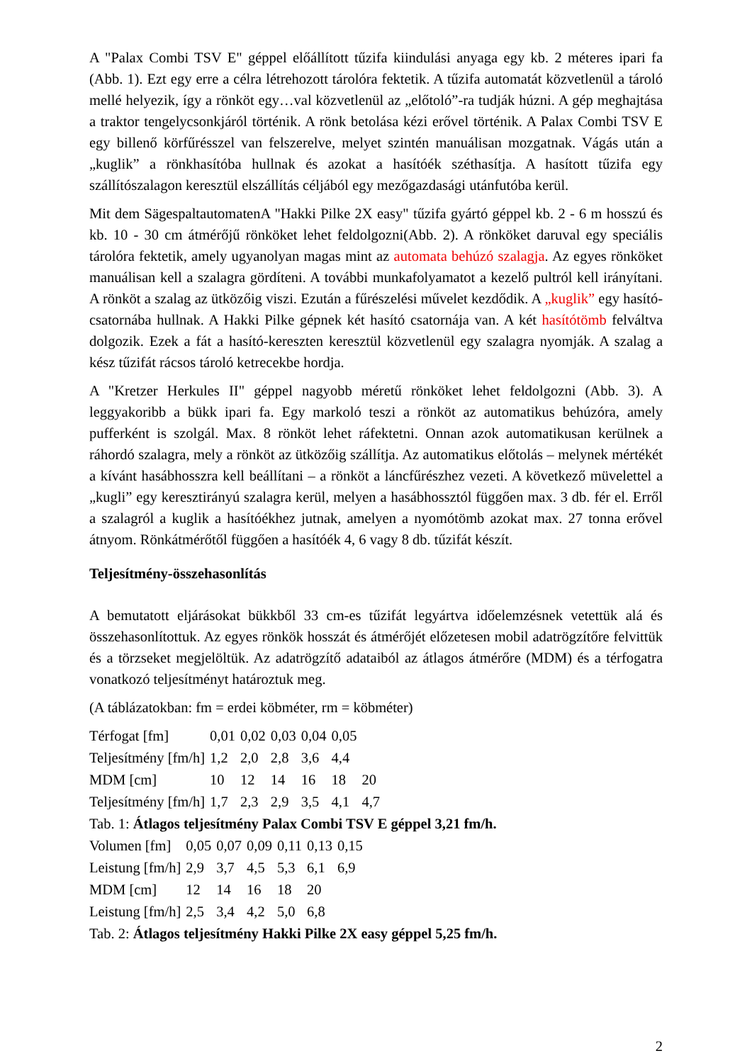A "Palax Combi TSV E" géppel előállított tűzifa kiindulási anyaga egy kb. 2 méteres ipari fa (Abb. 1). Ezt egy erre a célra létrehozott tárolóra fektetik. A tűzifa automatát közvetlenül a tároló mellé helyezik, így a rönköt egy…val közvetlenül az „előtoló”-ra tudják húzni. A gép meghajtása a traktor tengelycsonkjáról történik. A rönk betolása kézi erővel történik. A Palax Combi TSV E egy billenő körfűrésszel van felszerelve, melyet szintén manuálisan mozgatnak. Vágás után a „kuglik” a rönkhasítóba hullnak és azokat a hasítóék széthasítja. A hasított tűzifa egy szállítószalagon keresztül elszállítás céljából egy mezőgazdasági utánfutóba kerül.
Mit dem SägespaltautomatenA "Hakki Pilke 2X easy" tűzifa gyártó géppel kb. 2 - 6 m hosszú és kb. 10 - 30 cm átmérőjű rönköket lehet feldolgozni(Abb. 2). A rönköket daruval egy speciális tárolóra fektetik, amely ugyanolyan magas mint az automata behúzó szalagja. Az egyes rönköket manuálisan kell a szalagra gördíteni. A további munkafolyamatot a kezelő pultról kell irányítani. A rönköt a szalag az ütközőig viszi. Ezután a fűrészelési művelet kezdődik. A „kuglik” egy hasító-csatornába hullnak. A Hakki Pilke gépnek két hasító csatornája van. A két hasítótömb felváltva dolgozik. Ezek a fát a hasító-kereszten keresztül közvetlenül egy szalagra nyomják. A szalag a kész tűzifát rácsos tároló ketrecekbe hordja.
A "Kretzer Herkules II" géppel nagyobb méretű rönköket lehet feldolgozni (Abb. 3). A leggyakoribb a bükk ipari fa. Egy markoló teszi a rönköt az automatikus behúzóra, amely pufferként is szolgál. Max. 8 rönköt lehet ráfektetni. Onnan azok automatikusan kerülnek a ráhordó szalagra, mely a rönköt az ütközőig szállítja. Az automatikus előtolás – melynek mértékét a kívánt hasábhosszra kell beállítani – a rönköt a láncfűrészhez vezeti. A következő müvelettel a „kugli” egy keresztirányú szalagra kerül, melyen a hasábhossztól függően max. 3 db. fér el. Erről a szalagról a kuglik a hasítóékhez jutnak, amelyen a nyomótömb azokat max. 27 tonna erővel átnyom. Rönkátmérőtől függően a hasítóék 4, 6 vagy 8 db. tűzifát készít.
Teljesítmény-összehasonlítás
A bemutatott eljárásokat bükkből 33 cm-es tűzifát legyártva időelemzésnek vetettük alá és összehasonlítottuk. Az egyes rönkök hosszát és átmérőjét előzetesen mobil adatrögzítőre felvittük és a törzseket megjelöltük. Az adatrögzítő adataiból az átlagos átmérőre (MDM) és a térfogatra vonatkozó teljesítményt határoztuk meg.
(A táblázatokban: fm = erdei köbméter, rm = köbméter)
| Térfogat [fm] | 0,01 | 0,02 | 0,03 | 0,04 | 0,05 | |
| Teljesítmény [fm/h] | 1,2 | 2,0 | 2,8 | 3,6 | 4,4 | |
| MDM [cm] | 10 | 12 | 14 | 16 | 18 | 20 |
| Teljesítmény [fm/h] | 1,7 | 2,3 | 2,9 | 3,5 | 4,1 | 4,7 |
Tab. 1: Átlagos teljesítmény Palax Combi TSV E géppel 3,21 fm/h.
| Volumen [fm] | 0,05 | 0,07 | 0,09 | 0,11 | 0,13 | 0,15 |
| Leistung [fm/h] | 2,9 | 3,7 | 4,5 | 5,3 | 6,1 | 6,9 |
| MDM [cm] | 12 | 14 | 16 | 18 | 20 | |
| Leistung [fm/h] | 2,5 | 3,4 | 4,2 | 5,0 | 6,8 | |
Tab. 2: Átlagos teljesítmény Hakki Pilke 2X easy géppel 5,25 fm/h.
2